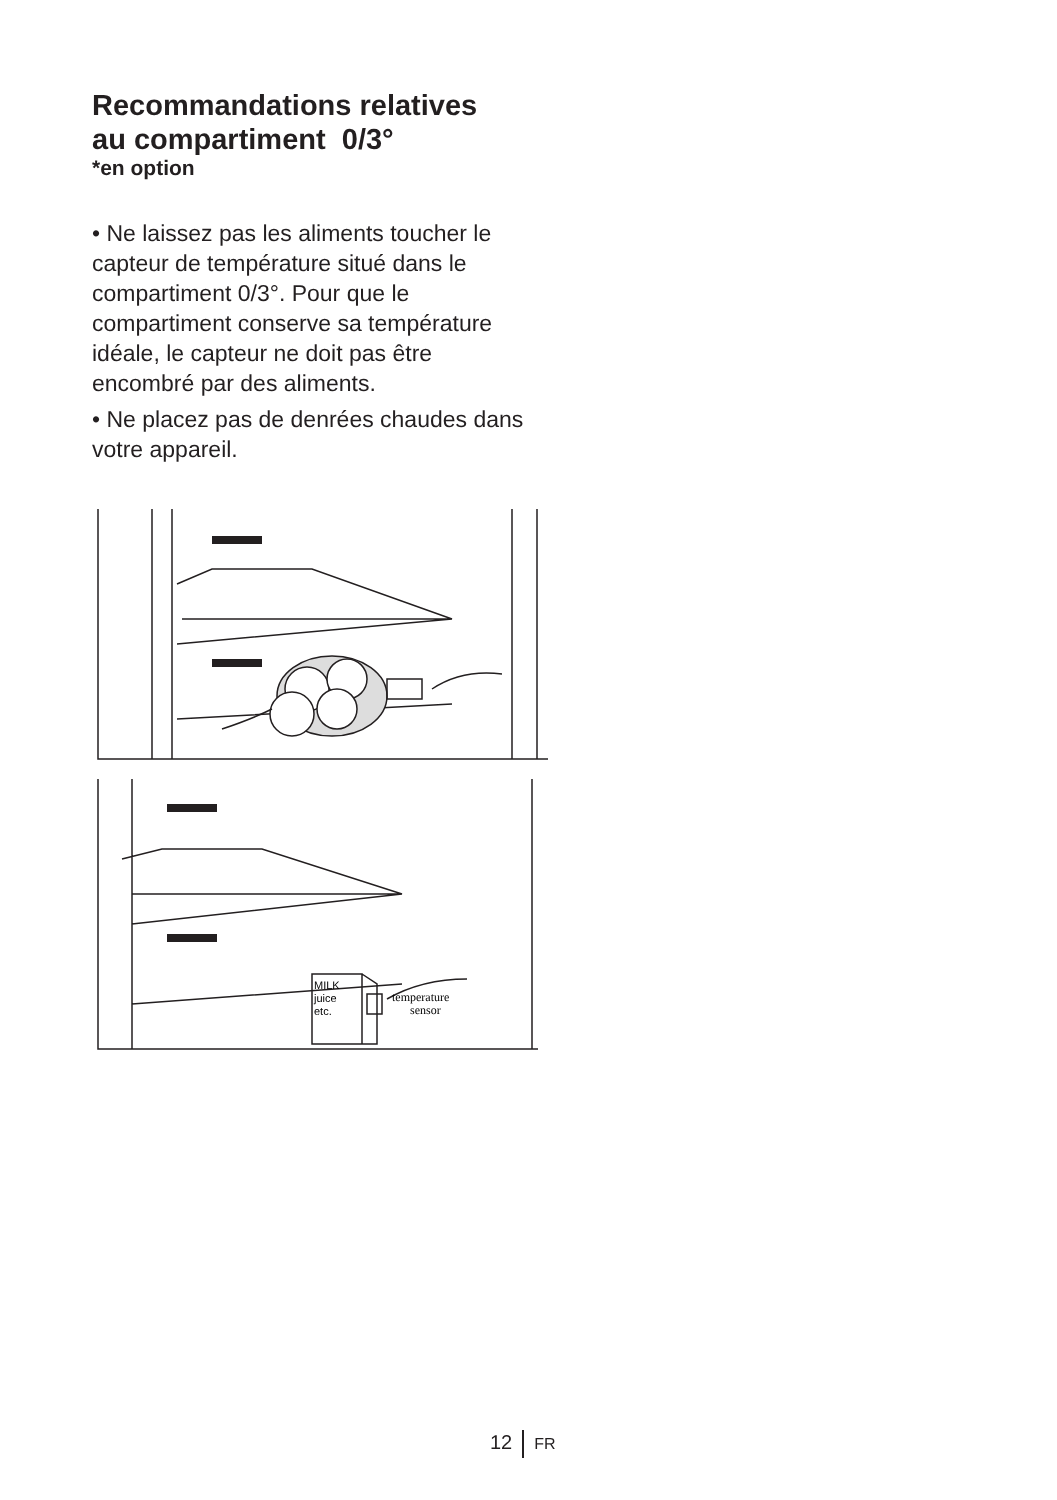Recommandations relatives
au compartiment 0/3°
*en option
• Ne laissez pas les aliments toucher le capteur de température situé dans le compartiment 0/3°. Pour que le compartiment conserve sa température idéale, le capteur ne doit pas être encombré par des aliments.
• Ne placez pas de denrées chaudes dans votre appareil.
MILK
juice
etc.
temperature
sensor
12 FR